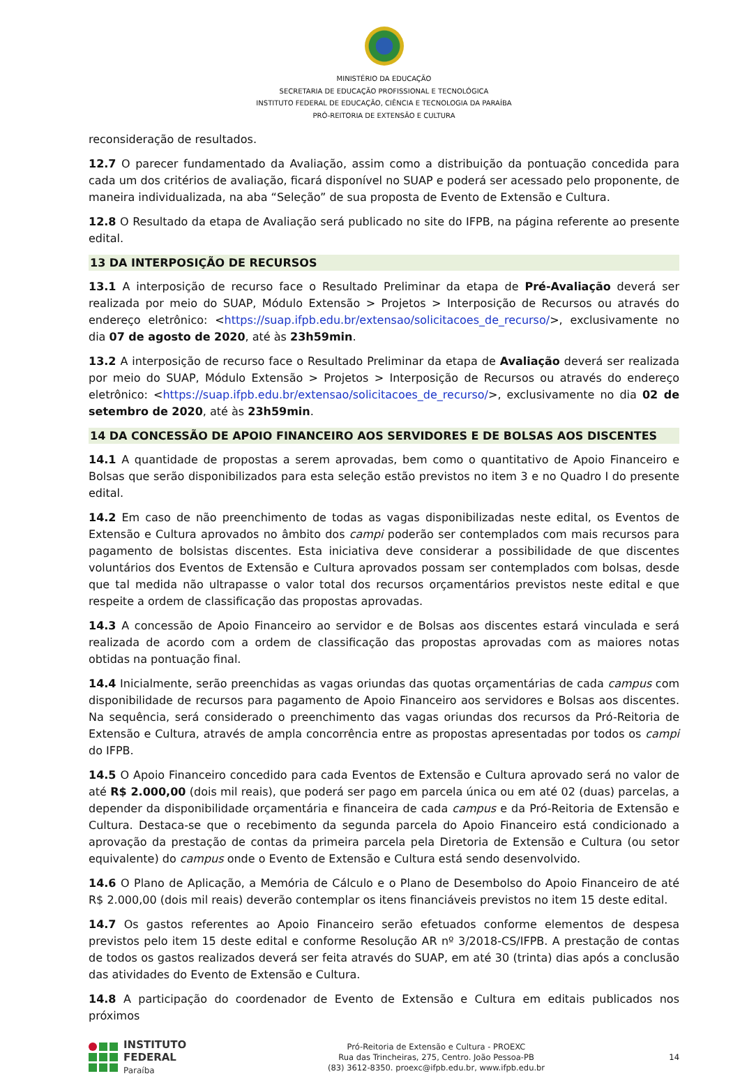MINISTÉRIO DA EDUCAÇÃO
SECRETARIA DE EDUCAÇÃO PROFISSIONAL E TECNOLÓGICA
INSTITUTO FEDERAL DE EDUCAÇÃO, CIÊNCIA E TECNOLOGIA DA PARAÍBA
PRÓ-REITORIA DE EXTENSÃO E CULTURA
reconsideração de resultados.
12.7 O parecer fundamentado da Avaliação, assim como a distribuição da pontuação concedida para cada um dos critérios de avaliação, ficará disponível no SUAP e poderá ser acessado pelo proponente, de maneira individualizada, na aba “Seleção” de sua proposta de Evento de Extensão e Cultura.
12.8 O Resultado da etapa de Avaliação será publicado no site do IFPB, na página referente ao presente edital.
13 DA INTERPOSIÇÃO DE RECURSOS
13.1 A interposição de recurso face o Resultado Preliminar da etapa de Pré-Avaliação deverá ser realizada por meio do SUAP, Módulo Extensão > Projetos > Interposição de Recursos ou através do endereço eletrônico: <https://suap.ifpb.edu.br/extensao/solicitacoes_de_recurso/>, exclusivamente no dia 07 de agosto de 2020, até às 23h59min.
13.2 A interposição de recurso face o Resultado Preliminar da etapa de Avaliação deverá ser realizada por meio do SUAP, Módulo Extensão > Projetos > Interposição de Recursos ou através do endereço eletrônico: <https://suap.ifpb.edu.br/extensao/solicitacoes_de_recurso/>, exclusivamente no dia 02 de setembro de 2020, até às 23h59min.
14 DA CONCESSÃO DE APOIO FINANCEIRO AOS SERVIDORES E DE BOLSAS AOS DISCENTES
14.1 A quantidade de propostas a serem aprovadas, bem como o quantitativo de Apoio Financeiro e Bolsas que serão disponibilizados para esta seleção estão previstos no item 3 e no Quadro I do presente edital.
14.2 Em caso de não preenchimento de todas as vagas disponibilizadas neste edital, os Eventos de Extensão e Cultura aprovados no âmbito dos campi poderão ser contemplados com mais recursos para pagamento de bolsistas discentes. Esta iniciativa deve considerar a possibilidade de que discentes voluntários dos Eventos de Extensão e Cultura aprovados possam ser contemplados com bolsas, desde que tal medida não ultrapasse o valor total dos recursos orçamentários previstos neste edital e que respeite a ordem de classificação das propostas aprovadas.
14.3 A concessão de Apoio Financeiro ao servidor e de Bolsas aos discentes estará vinculada e será realizada de acordo com a ordem de classificação das propostas aprovadas com as maiores notas obtidas na pontuação final.
14.4 Inicialmente, serão preenchidas as vagas oriundas das quotas orçamentárias de cada campus com disponibilidade de recursos para pagamento de Apoio Financeiro aos servidores e Bolsas aos discentes. Na sequência, será considerado o preenchimento das vagas oriundas dos recursos da Pró-Reitoria de Extensão e Cultura, através de ampla concorrência entre as propostas apresentadas por todos os campi do IFPB.
14.5 O Apoio Financeiro concedido para cada Eventos de Extensão e Cultura aprovado será no valor de até R$ 2.000,00 (dois mil reais), que poderá ser pago em parcela única ou em até 02 (duas) parcelas, a depender da disponibilidade orçamentária e financeira de cada campus e da Pró-Reitoria de Extensão e Cultura. Destaca-se que o recebimento da segunda parcela do Apoio Financeiro está condicionado a aprovação da prestação de contas da primeira parcela pela Diretoria de Extensão e Cultura (ou setor equivalente) do campus onde o Evento de Extensão e Cultura está sendo desenvolvido.
14.6 O Plano de Aplicação, a Memória de Cálculo e o Plano de Desembolso do Apoio Financeiro de até R$ 2.000,00 (dois mil reais) deverão contemplar os itens financiáveis previstos no item 15 deste edital.
14.7 Os gastos referentes ao Apoio Financeiro serão efetuados conforme elementos de despesa previstos pelo item 15 deste edital e conforme Resolução AR nº 3/2018-CS/IFPB. A prestação de contas de todos os gastos realizados deverá ser feita através do SUAP, em até 30 (trinta) dias após a conclusão das atividades do Evento de Extensão e Cultura.
14.8 A participação do coordenador de Evento de Extensão e Cultura em editais publicados nos próximos
INSTITUTO FEDERAL
Paraíba
Pró-Reitoria de Extensão e Cultura - PROEXC
Rua das Trincheiras, 275, Centro. João Pessoa-PB
(83) 3612-8350. proexc@ifpb.edu.br, www.ifpb.edu.br
14